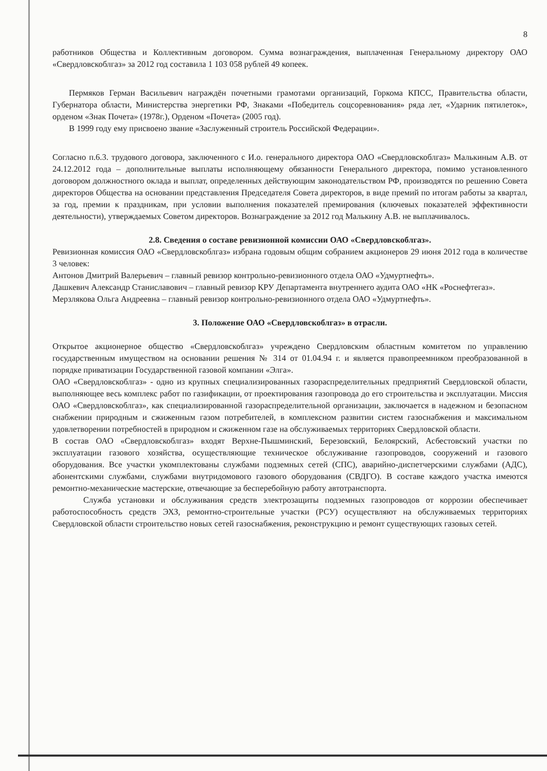8
работников Общества и Коллективным договором. Сумма вознаграждения, выплаченная Генеральному директору ОАО «Свердловскоблгаз» за 2012 год составила 1 103 058 рублей 49 копеек.
Пермяков Герман Васильевич награждён почетными грамотами организаций, Горкома КПСС, Правительства области, Губернатора области, Министерства энергетики РФ, Знаками «Победитель соцсоревнования» ряда лет, «Ударник пятилеток», орденом «Знак Почета» (1978г.), Орденом «Почета» (2005 год).
В 1999 году ему присвоено звание «Заслуженный строитель Российской Федерации».
Согласно п.6.3. трудового договора, заключенного с И.о. генерального директора ОАО «Свердловскоблгаз» Малькиным А.В. от 24.12.2012 года – дополнительные выплаты исполняющему обязанности Генерального директора, помимо установленного договором должностного оклада и выплат, определенных действующим законодательством РФ, производятся по решению Совета директоров Общества на основании представления Председателя Совета директоров, в виде премий по итогам работы за квартал, за год, премии к праздникам, при условии выполнения показателей премирования (ключевых показателей эффективности деятельности), утверждаемых Советом директоров. Вознаграждение за 2012 год Малькину А.В. не выплачивалось.
2.8. Сведения о составе ревизионной комиссии ОАО «Свердловскоблгаз».
Ревизионная комиссия ОАО «Свердловскоблгаз» избрана годовым общим собранием акционеров 29 июня 2012 года в количестве 3 человек:
Антонов Дмитрий Валерьевич – главный ревизор контрольно-ревизионного отдела ОАО «Удмуртнефть».
Дашкевич Александр Станиславович – главный ревизор КРУ Департамента внутреннего аудита ОАО «НК «Роснефтегаз».
Мерзлякова Ольга Андреевна – главный ревизор контрольно-ревизионного отдела ОАО «Удмуртнефть».
3. Положение ОАО «Свердловскоблгаз» в отрасли.
Открытое акционерное общество «Свердловскоблгаз» учреждено Свердловским областным комитетом по управлению государственным имуществом на основании решения № 314 от 01.04.94 г. и является правопреемником преобразованной в порядке приватизации Государственной газовой компании «Элга».
ОАО «Свердловскоблгаз» - одно из крупных специализированных газораспределительных предприятий Свердловской области, выполняющее весь комплекс работ по газификации, от проектирования газопровода до его строительства и эксплуатации. Миссия ОАО «Свердловскоблгаз», как специализированной газораспределительной организации, заключается в надежном и безопасном снабжении природным и сжиженным газом потребителей, в комплексном развитии систем газоснабжения и максимальном удовлетворении потребностей в природном и сжиженном газе на обслуживаемых территориях Свердловской области.
В состав ОАО «Свердловскоблгаз» входят Верхне-Пышминский, Березовский, Белоярский, Асбестовский участки по эксплуатации газового хозяйства, осуществляющие техническое обслуживание газопроводов, сооружений и газового оборудования. Все участки укомплектованы службами подземных сетей (СПС), аварийно-диспетчерскими службами (АДС), абонентскими службами, службами внутридомового газового оборудования (СВДГО). В составе каждого участка имеются ремонтно-механические мастерские, отвечающие за бесперебойную работу автотранспорта.
Служба установки и обслуживания средств электрозащиты подземных газопроводов от коррозии обеспечивает работоспособность средств ЭХЗ, ремонтно-строительные участки (РСУ) осуществляют на обслуживаемых территориях Свердловской области строительство новых сетей газоснабжения, реконструкцию и ремонт существующих газовых сетей.